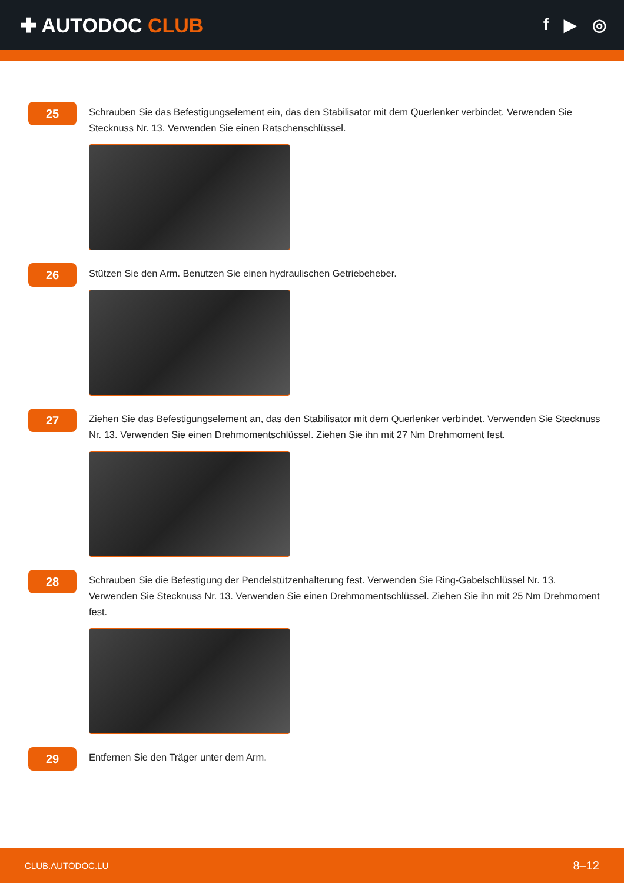✚ AUTODOC CLUB
f ▶ ◎
25
Schrauben Sie das Befestigungselement ein, das den Stabilisator mit dem Querlenker verbindet. Verwenden Sie Stecknuss Nr. 13. Verwenden Sie einen Ratschenschlüssel.
26
Stützen Sie den Arm. Benutzen Sie einen hydraulischen Getriebeheber.
27
Ziehen Sie das Befestigungselement an, das den Stabilisator mit dem Querlenker verbindet. Verwenden Sie Stecknuss Nr. 13. Verwenden Sie einen Drehmomentschlüssel. Ziehen Sie ihn mit 27 Nm Drehmoment fest.
28
Schrauben Sie die Befestigung der Pendelstützenhalterung fest. Verwenden Sie Ring-Gabelschlüssel Nr. 13. Verwenden Sie Stecknuss Nr. 13. Verwenden Sie einen Drehmomentschlüssel. Ziehen Sie ihn mit 25 Nm Drehmoment fest.
29
Entfernen Sie den Träger unter dem Arm.
CLUB.AUTODOC.LU 8–12